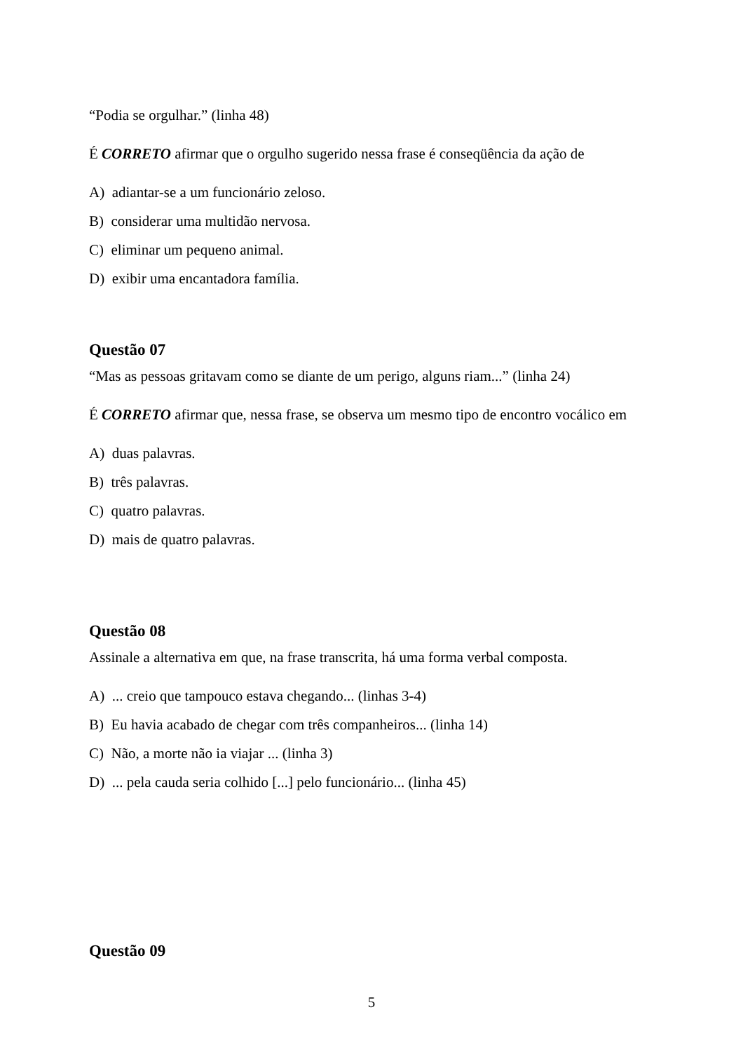“Podia se orgulhar.” (linha 48)
É CORRETO afirmar que o orgulho sugerido nessa frase é conseqüência da ação de
A) adiantar-se a um funcionário zeloso.
B) considerar uma multidão nervosa.
C) eliminar um pequeno animal.
D) exibir uma encantadora família.
Questão 07
“Mas as pessoas gritavam como se diante de um perigo, alguns riam...” (linha 24)
É CORRETO afirmar que, nessa frase, se observa um mesmo tipo de encontro vocálico em
A) duas palavras.
B) três palavras.
C) quatro palavras.
D) mais de quatro palavras.
Questão 08
Assinale a alternativa em que, na frase transcrita, há uma forma verbal composta.
A) ... creio que tampouco estava chegando... (linhas 3-4)
B) Eu havia acabado de chegar com três companheiros... (linha 14)
C) Não, a morte não ia viajar ... (linha 3)
D) ... pela cauda seria colhido [...] pelo funcionário... (linha 45)
Questão 09
5